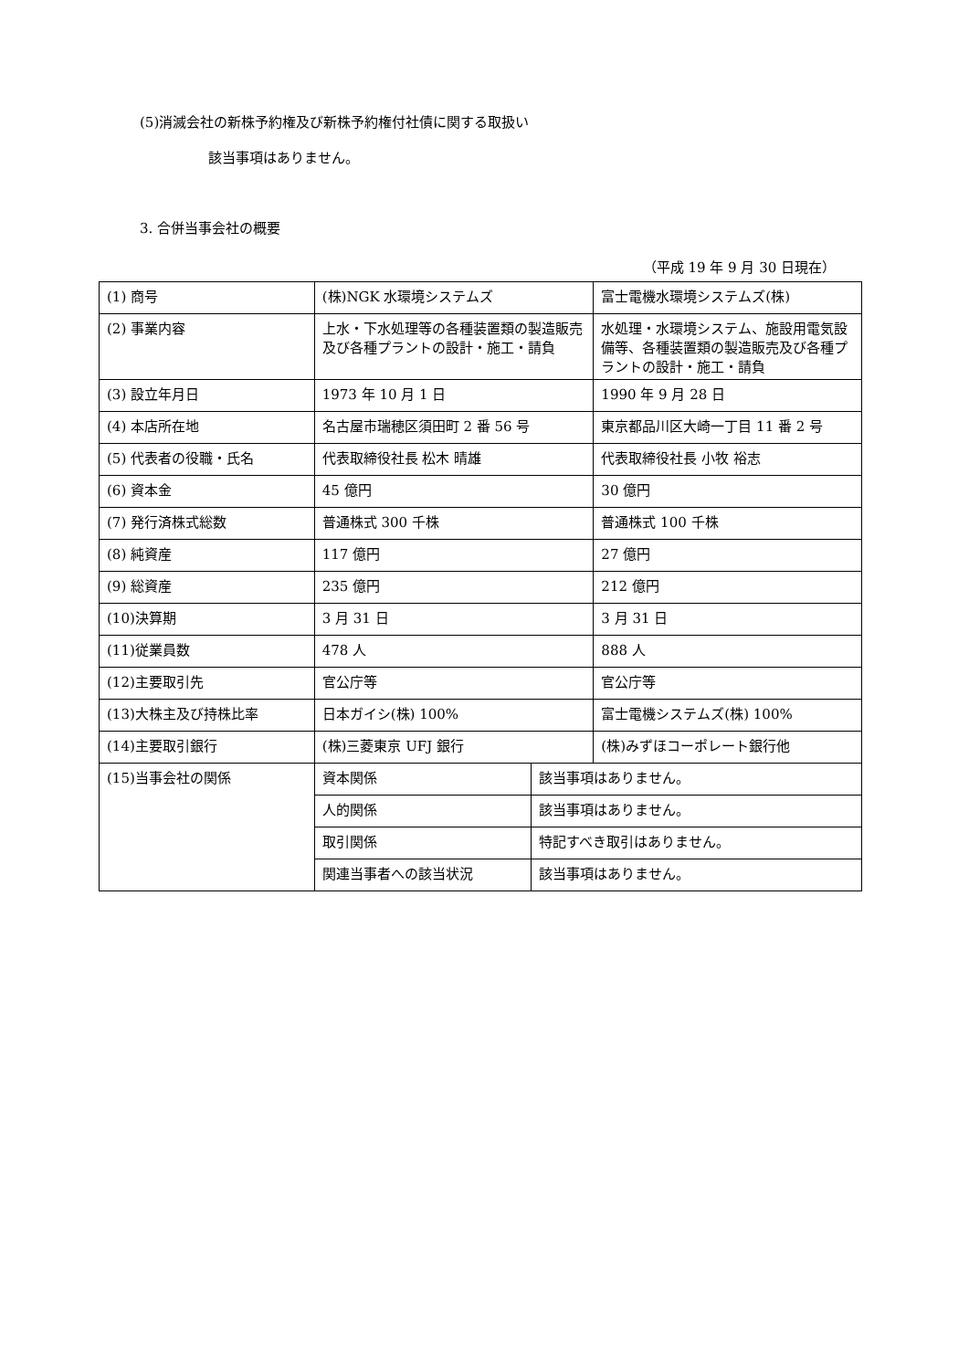(5)消滅会社の新株予約権及び新株予約権付社債に関する取扱い
該当事項はありません。
3. 合併当事会社の概要
（平成 19 年 9 月 30 日現在）
| (1) 商号 | (株)NGK 水環境システムズ | | 富士電機水環境システムズ(株) |
| (2) 事業内容 | 上水・下水処理等の各種装置類の製造販売及び各種プラントの設計・施工・請負 | | 水処理・水環境システム、施設用電気設備等、各種装置類の製造販売及び各種プラントの設計・施工・請負 |
| (3) 設立年月日 | 1973 年 10 月 1 日 | | 1990 年 9 月 28 日 |
| (4) 本店所在地 | 名古屋市瑞穂区須田町 2 番 56 号 | | 東京都品川区大崎一丁目 11 番 2 号 |
| (5) 代表者の役職・氏名 | 代表取締役社長 松木 晴雄 | | 代表取締役社長 小牧 裕志 |
| (6) 資本金 | 45 億円 | | 30 億円 |
| (7) 発行済株式総数 | 普通株式 300 千株 | | 普通株式 100 千株 |
| (8) 純資産 | 117 億円 | | 27 億円 |
| (9) 総資産 | 235 億円 | | 212 億円 |
| (10)決算期 | 3 月 31 日 | | 3 月 31 日 |
| (11)従業員数 | 478 人 | | 888 人 |
| (12)主要取引先 | 官公庁等 | | 官公庁等 |
| (13)大株主及び持株比率 | 日本ガイシ(株) 100% | | 富士電機システムズ(株) 100% |
| (14)主要取引銀行 | (株)三菱東京 UFJ 銀行 | | (株)みずほコーポレート銀行他 |
| (15)当事会社の関係 | 資本関係 | 該当事項はありません。 | |
| | 人的関係 | 該当事項はありません。 | |
| | 取引関係 | 特記すべき取引はありません。 | |
| | 関連当事者への該当状況 | 該当事項はありません。 | |